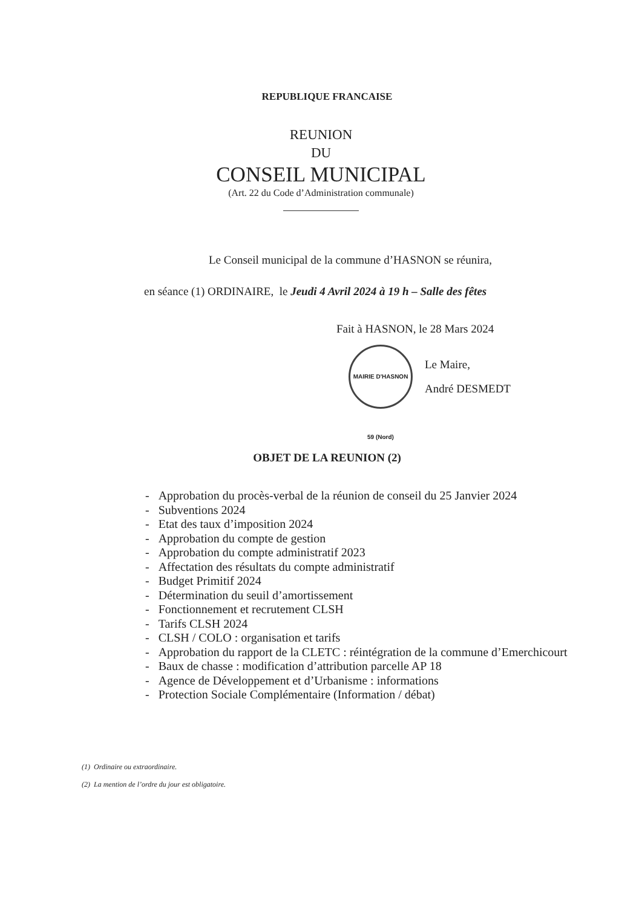REPUBLIQUE FRANCAISE
REUNION
DU
CONSEIL MUNICIPAL
(Art. 22 du Code d’Administration communale)
Le Conseil municipal de la commune d’HASNON se réunira,
en séance (1) ORDINAIRE, le Jeudi 4 Avril 2024 à 19 h – Salle des fêtes
Fait à HASNON, le 28 Mars 2024
MAIRIE D'HASNON 59 (Nord)
Le Maire,
André DESMEDT
OBJET DE LA REUNION (2)
- Approbation du procès-verbal de la réunion de conseil du 25 Janvier 2024
- Subventions 2024
- Etat des taux d’imposition 2024
- Approbation du compte de gestion
- Approbation du compte administratif 2023
- Affectation des résultats du compte administratif
- Budget Primitif 2024
- Détermination du seuil d’amortissement
- Fonctionnement et recrutement CLSH
- Tarifs CLSH 2024
- CLSH / COLO : organisation et tarifs
- Approbation du rapport de la CLETC : réintégration de la commune d’Emerchicourt
- Baux de chasse : modification d’attribution parcelle AP 18
- Agence de Développement et d’Urbanisme : informations
- Protection Sociale Complémentaire (Information / débat)
(1) Ordinaire ou extraordinaire.
(2) La mention de l’ordre du jour est obligatoire.